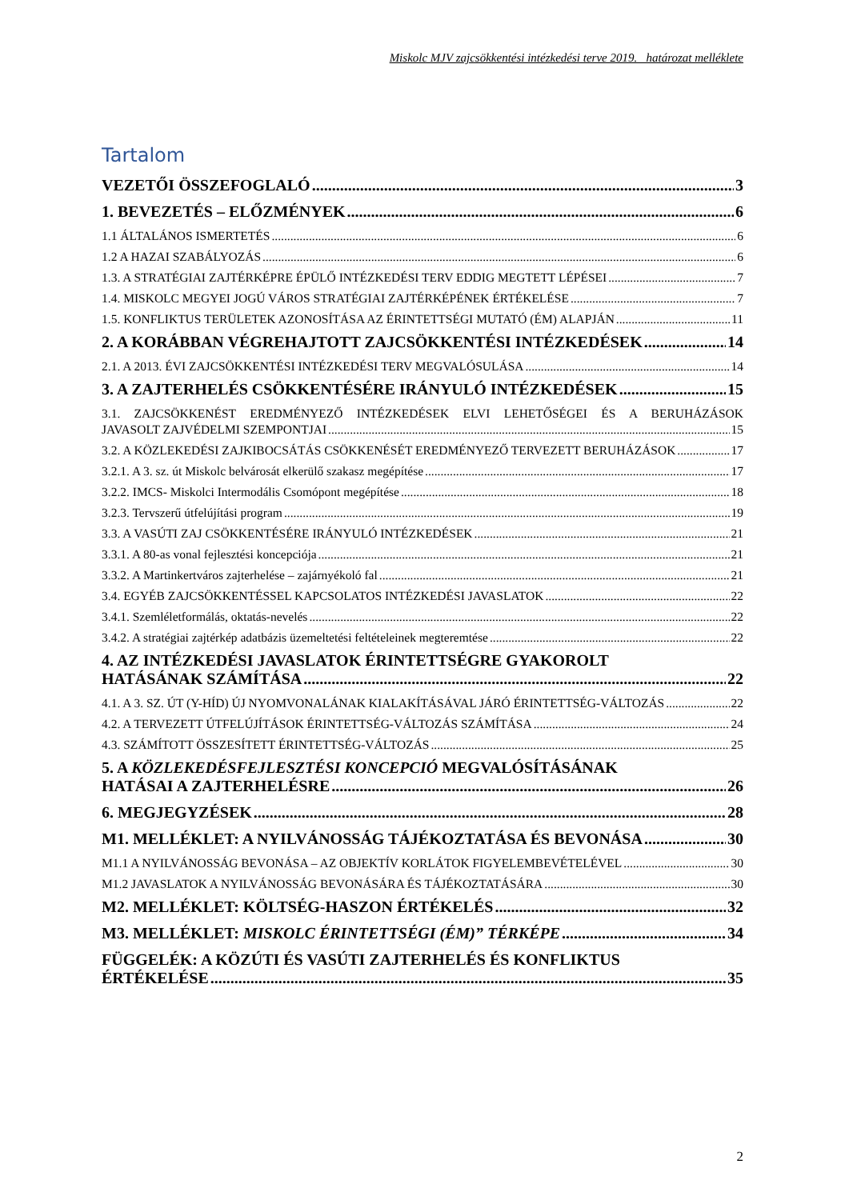Miskolc MJV zajcsökkentési intézkedési terve 2019. határozat melléklete
Tartalom
VEZETŐI ÖSSZEFOGLALÓ 3
1. BEVEZETÉS – ELŐZMÉNYEK 6
1.1 ÁLTALÁNOS ISMERTETÉS 6
1.2 A HAZAI SZABÁLYOZÁS 6
1.3. A STRATÉGIAI ZAJTÉRKÉPRE ÉPÜLŐ INTÉZKEDÉSI TERV EDDIG MEGTETT LÉPÉSEI 7
1.4. MISKOLC MEGYEI JOGÚ VÁROS STRATÉGIAI ZAJTÉRKÉPÉNEK ÉRTÉKELÉSE 7
1.5. KONFLIKTUS TERÜLETEK AZONOSÍTÁSA AZ ÉRINTETTSÉGI MUTATÓ (ÉM) ALAPJÁN 11
2. A KORÁBBAN VÉGREHAJTOTT ZAJCSÖKKENTÉSI INTÉZKEDÉSEK 14
2.1. A 2013. ÉVI ZAJCSÖKKENTÉSI INTÉZKEDÉSI TERV MEGVALÓSULÁSA 14
3. A ZAJTERHELÉS CSÖKKENTÉSÉRE IRÁNYULÓ INTÉZKEDÉSEK 15
3.1. ZAJCSÖKKENÉST EREDMÉNYEZŐ INTÉZKEDÉSEK ELVI LEHETŐSÉGEI ÉS A BERUHÁZÁSOK
JAVASOLT ZAJVÉDELMI SZEMPONTJAI 15
3.2. A KÖZLEKEDÉSI ZAJKIBOCSÁTÁS CSÖKKENÉSÉT EREDMÉNYEZŐ TERVEZETT BERUHÁZÁSOK 17
3.2.1. A 3. sz. út Miskolc belvárosát elkerülő szakasz megépítése 17
3.2.2. IMCS- Miskolci Intermodális Csomópont megépítése 18
3.2.3. Tervszerű útfelújítási program 19
3.3. A VASÚTI ZAJ CSÖKKENTÉSÉRE IRÁNYULÓ INTÉZKEDÉSEK 21
3.3.1. A 80-as vonal fejlesztési koncepciója 21
3.3.2. A Martinkertváros zajterhelése – zajárnyékoló fal 21
3.4. EGYÉB ZAJCSÖKKENTÉSSEL KAPCSOLATOS INTÉZKEDÉSI JAVASLATOK 22
3.4.1. Szemléletformálás, oktatás-nevelés 22
3.4.2. A stratégiai zajtérkép adatbázis üzemeltetési feltételeinek megteremtése 22
4. AZ INTÉZKEDÉSI JAVASLATOK ÉRINTETTSÉGRE GYAKOROLT
HATÁSÁNAK SZÁMÍTÁSA 22
4.1. A 3. SZ. ÚT (Y-HÍD) ÚJ NYOMVONALÁNAK KIALAKÍTÁSÁVAL JÁRÓ ÉRINTETTSÉG-VÁLTOZÁS 22
4.2. A TERVEZETT ÚTFELÚJÍTÁSOK ÉRINTETTSÉG-VÁLTOZÁS SZÁMÍTÁSA 24
4.3. SZÁMÍTOTT ÖSSZESÍTETT ÉRINTETTSÉG-VÁLTOZÁS 25
5. A KÖZLEKEDÉSFEJLESZTÉSI KONCEPCIÓ MEGVALÓSÍTÁSÁNAK
HATÁSAI A ZAJTERHELÉSRE 26
6. MEGJEGYZÉSEK 28
M1. MELLÉKLET: A NYILVÁNOSSÁG TÁJÉKOZTATÁSA ÉS BEVONÁSA 30
M1.1 A NYILVÁNOSSÁG BEVONÁSA – AZ OBJEKTÍV KORLÁTOK FIGYELEMBEVÉTELÉVEL 30
M1.2 JAVASLATOK A NYILVÁNOSSÁG BEVONÁSÁRA ÉS TÁJÉKOZTATÁSÁRA 30
M2. MELLÉKLET: KÖLTSÉG-HASZON ÉRTÉKELÉS 32
M3. MELLÉKLET: MISKOLC ÉRINTETTSÉGI (ÉM)” TÉRKÉPE 34
FÜGGELÉK: A KÖZÚTI ÉS VASÚTI ZAJTERHELÉS ÉS KONFLIKTUS
ÉRTÉKELÉSE 35
2